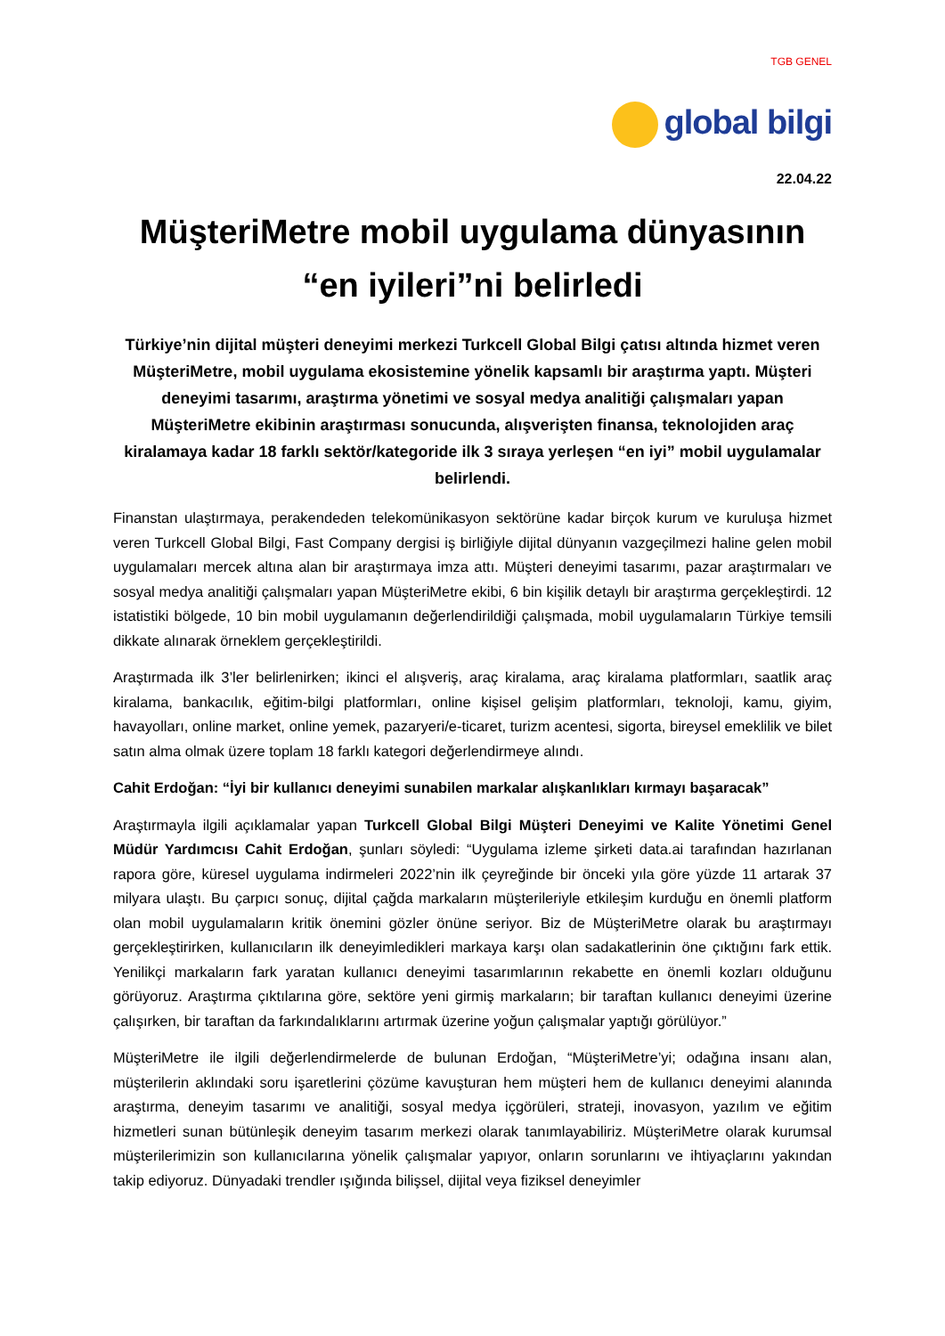TGB GENEL
global bilgi
22.04.22
MüşteriMetre mobil uygulama dünyasının “en iyileri”ni belirledi
Türkiye’nin dijital müşteri deneyimi merkezi Turkcell Global Bilgi çatısı altında hizmet veren MüşteriMetre, mobil uygulama ekosistemine yönelik kapsamlı bir araştırma yaptı. Müşteri deneyimi tasarımı, araştırma yönetimi ve sosyal medya analitiği çalışmaları yapan MüşteriMetre ekibinin araştırması sonucunda, alışverişten finansa, teknolojiden araç kiralamaya kadar 18 farklı sektör/kategoride ilk 3 sıraya yerleşen “en iyi” mobil uygulamalar belirlendi.
Finanstan ulaştırmaya, perakendeden telekomünikasyon sektörüne kadar birçok kurum ve kuruluşa hizmet veren Turkcell Global Bilgi, Fast Company dergisi iş birliğiyle dijital dünyanın vazgeçilmezi haline gelen mobil uygulamaları mercek altına alan bir araştırmaya imza attı. Müşteri deneyimi tasarımı, pazar araştırmaları ve sosyal medya analitiği çalışmaları yapan MüşteriMetre ekibi, 6 bin kişilik detaylı bir araştırma gerçekleştirdi. 12 istatistiki bölgede, 10 bin mobil uygulamanın değerlendirildiği çalışmada, mobil uygulamaların Türkiye temsili dikkate alınarak örneklem gerçekleştirildi.
Araştırmada ilk 3’ler belirlenirken; ikinci el alışveriş, araç kiralama, araç kiralama platformları, saatlik araç kiralama, bankacılık, eğitim-bilgi platformları, online kişisel gelişim platformları, teknoloji, kamu, giyim, havayolları, online market, online yemek, pazaryeri/e-ticaret, turizm acentesi, sigorta, bireysel emeklilik ve bilet satın alma olmak üzere toplam 18 farklı kategori değerlendirmeye alındı.
Cahit Erdoğan: “İyi bir kullanıcı deneyimi sunabilen markalar alışkanlıkları kırmayı başaracak”
Araştırmayla ilgili açıklamalar yapan Turkcell Global Bilgi Müşteri Deneyimi ve Kalite Yönetimi Genel Müdür Yardımcısı Cahit Erdoğan, şunları söyledi: “Uygulama izleme şirketi data.ai tarafından hazırlanan rapora göre, küresel uygulama indirmeleri 2022’nin ilk çeyreğinde bir önceki yıla göre yüzde 11 artarak 37 milyara ulaştı. Bu çarpıcı sonuç, dijital çağda markaların müşterileriyle etkileşim kurduğu en önemli platform olan mobil uygulamaların kritik önemini gözler önüne seriyor. Biz de MüşteriMetre olarak bu araştırmayı gerçekleştirirken, kullanıcıların ilk deneyimledikleri markaya karşı olan sadakatlerinin öne çıktığını fark ettik. Yenilikçi markaların fark yaratan kullanıcı deneyimi tasarımlarının rekabette en önemli kozları olduğunu görüyoruz. Araştırma çıktılarına göre, sektöre yeni girmiş markaların; bir taraftan kullanıcı deneyimi üzerine çalışırken, bir taraftan da farkındalıklarını artırmak üzerine yoğun çalışmalar yaptığı görülüyor.”
MüşteriMetre ile ilgili değerlendirmelerde de bulunan Erdoğan, “MüşteriMetre’yi; odağına insanı alan, müşterilerin aklındaki soru işaretlerini çözüme kavuşturan hem müşteri hem de kullanıcı deneyimi alanında araştırma, deneyim tasarımı ve analitiği, sosyal medya içgörüleri, strateji, inovasyon, yazılım ve eğitim hizmetleri sunan bütünleşik deneyim tasarım merkezi olarak tanımlayabiliriz. MüşteriMetre olarak kurumsal müşterilerimizin son kullanıcılarına yönelik çalışmalar yapıyor, onların sorunlarını ve ihtiyaçlarını yakından takip ediyoruz. Dünyadaki trendler ışığında bilişsel, dijital veya fiziksel deneyimler